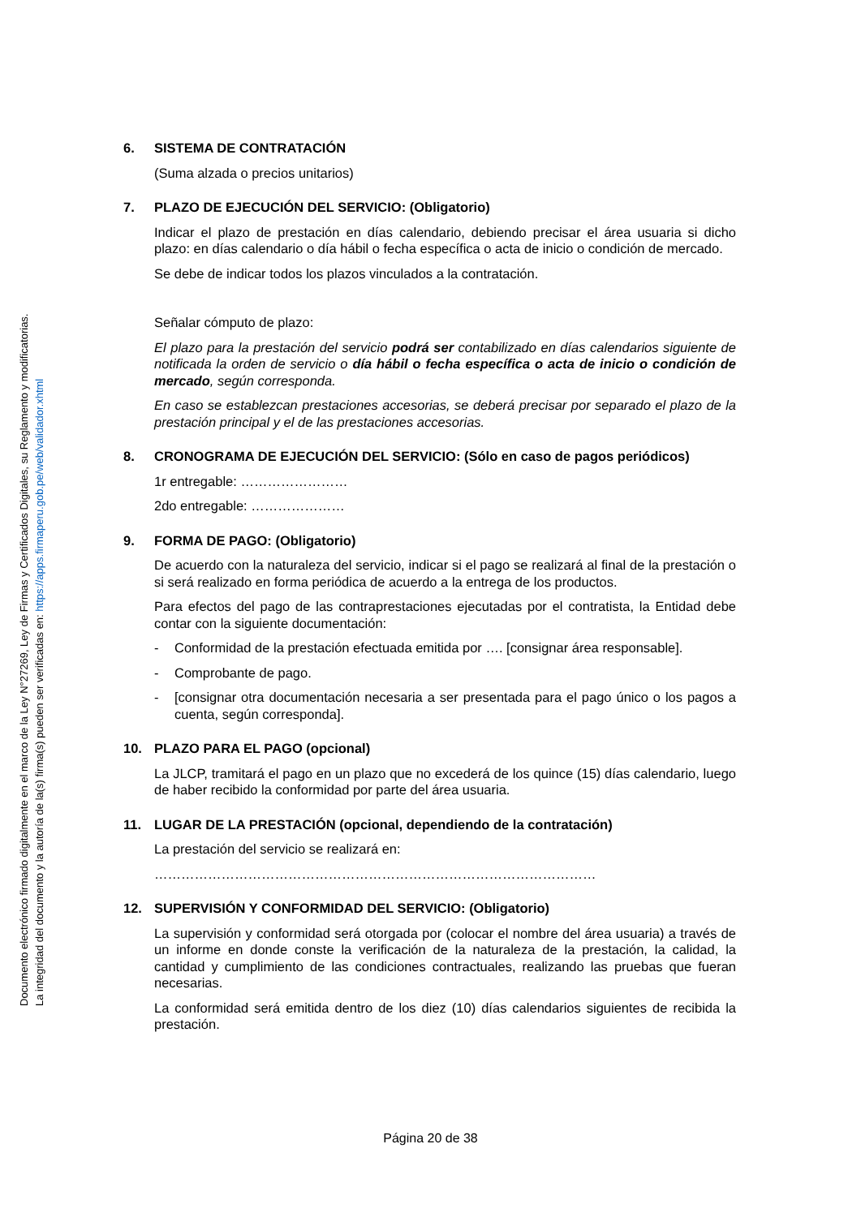Documento electrónico firmado digitalmente en el marco de la Ley N°27269, Ley de Firmas y Certificados Digitales, su Reglamento y modificatorias.
La integridad del documento y la autoría de la(s) firma(s) pueden ser verificadas en: https://apps.firmaperu.gob.pe/web/validador.xhtml
6. SISTEMA DE CONTRATACIÓN
(Suma alzada o precios unitarios)
7. PLAZO DE EJECUCIÓN DEL SERVICIO: (Obligatorio)
Indicar el plazo de prestación en días calendario, debiendo precisar el área usuaria si dicho plazo: en días calendario o día hábil o fecha específica o acta de inicio o condición de mercado.
Se debe de indicar todos los plazos vinculados a la contratación.
Señalar cómputo de plazo:
El plazo para la prestación del servicio podrá ser contabilizado en días calendarios siguiente de notificada la orden de servicio o día hábil o fecha específica o acta de inicio o condición de mercado, según corresponda.
En caso se establezcan prestaciones accesorias, se deberá precisar por separado el plazo de la prestación principal y el de las prestaciones accesorias.
8. CRONOGRAMA DE EJECUCIÓN DEL SERVICIO: (Sólo en caso de pagos periódicos)
1r entregable: ……………………
2do entregable: …………………
9. FORMA DE PAGO: (Obligatorio)
De acuerdo con la naturaleza del servicio, indicar si el pago se realizará al final de la prestación o si será realizado en forma periódica de acuerdo a la entrega de los productos.
Para efectos del pago de las contraprestaciones ejecutadas por el contratista, la Entidad debe contar con la siguiente documentación:
- Conformidad de la prestación efectuada emitida por …. [consignar área responsable].
- Comprobante de pago.
- [consignar otra documentación necesaria a ser presentada para el pago único o los pagos a cuenta, según corresponda].
10. PLAZO PARA EL PAGO (opcional)
La JLCP, tramitará el pago en un plazo que no excederá de los quince (15) días calendario, luego de haber recibido la conformidad por parte del área usuaria.
11. LUGAR DE LA PRESTACIÓN (opcional, dependiendo de la contratación)
La prestación del servicio se realizará en:
………………………………………………………………………………………
12. SUPERVISIÓN Y CONFORMIDAD DEL SERVICIO: (Obligatorio)
La supervisión y conformidad será otorgada por (colocar el nombre del área usuaria) a través de un informe en donde conste la verificación de la naturaleza de la prestación, la calidad, la cantidad y cumplimiento de las condiciones contractuales, realizando las pruebas que fueran necesarias.
La conformidad será emitida dentro de los diez (10) días calendarios siguientes de recibida la prestación.
Página 20 de 38